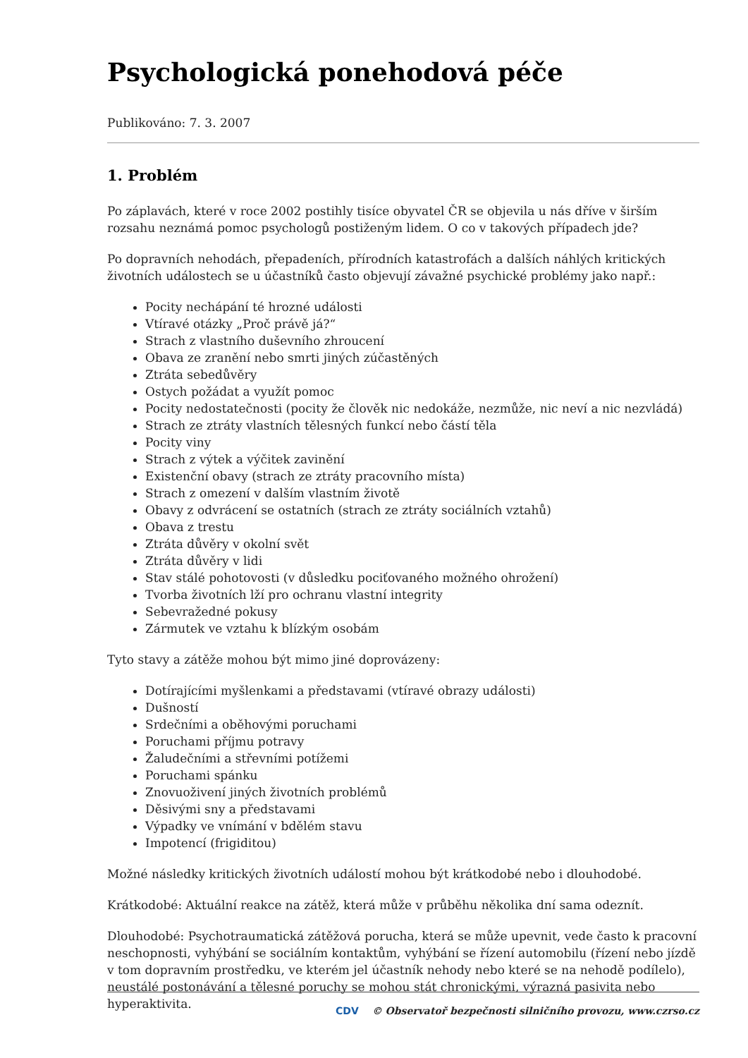Psychologická ponehodová péče
Publikováno: 7. 3. 2007
1. Problém
Po záplavách, které v roce 2002 postihly tisíce obyvatel ČR se objevila u nás dříve v širším rozsahu neznámá pomoc psychologů postiženým lidem. O co v takových případech jde?
Po dopravních nehodách, přepadeních, přírodních katastrofách a dalších náhlých kritických životních událostech se u účastníků často objevují závažné psychické problémy jako např.:
Pocity nechápání té hrozné události
Vtíravé otázky „Proč právě já?“
Strach z vlastního duševního zhroucení
Obava ze zranění nebo smrti jiných zúčastěných
Ztráta sebedůvěry
Ostych požádat a využít pomoc
Pocity nedostatečnosti (pocity že člověk nic nedokáže, nezmůže, nic neví a nic nezvládá)
Strach ze ztráty vlastních tělesných funkcí nebo částí těla
Pocity viny
Strach z výtek a výčitek zavinění
Existenční obavy (strach ze ztráty pracovního místa)
Strach z omezení v dalším vlastním životě
Obavy z odvrácení se ostatních (strach ze ztráty sociálních vztahů)
Obava z trestu
Ztráta důvěry v okolní svět
Ztráta důvěry v lidi
Stav stálé pohotovosti (v důsledku pociťovaného možného ohrožení)
Tvorba životních lží pro ochranu vlastní integrity
Sebevražedné pokusy
Zármutek ve vztahu k blízkým osobám
Tyto stavy a zátěže mohou být mimo jiné doprovázeny:
Dotírajícími myšlenkami a představami (vtíravé obrazy události)
Dušností
Srdečními a oběhovými poruchami
Poruchami příjmu potravy
Žaludečními a střevními potížemi
Poruchami spánku
Znovuoživení jiných životních problémů
Děsivými sny a představami
Výpadky ve vnímání v bdělém stavu
Impotencí (frigiditou)
Možné následky kritických životních událostí mohou být krátkodobé nebo i dlouhodobé.
Krátkodobé: Aktuální reakce na zátěž, která může v průběhu několika dní sama odeznít.
Dlouhodobé: Psychotraumatická zátěžová porucha, která se může upevnit, vede často k pracovní neschopnosti, vyhýbání se sociálním kontaktům, vyhýbání se řízení automobilu (řízení nebo jízdě v tom dopravním prostředku, ve kterém jel účastník nehody nebo které se na nehodě podílelo), neustálé postonávání a tělesné poruchy se mohou stát chronickými, výrazná pasivita nebo hyperaktivita.
CDV © Observatoř bezpečnosti silničního provozu, www.czrso.cz